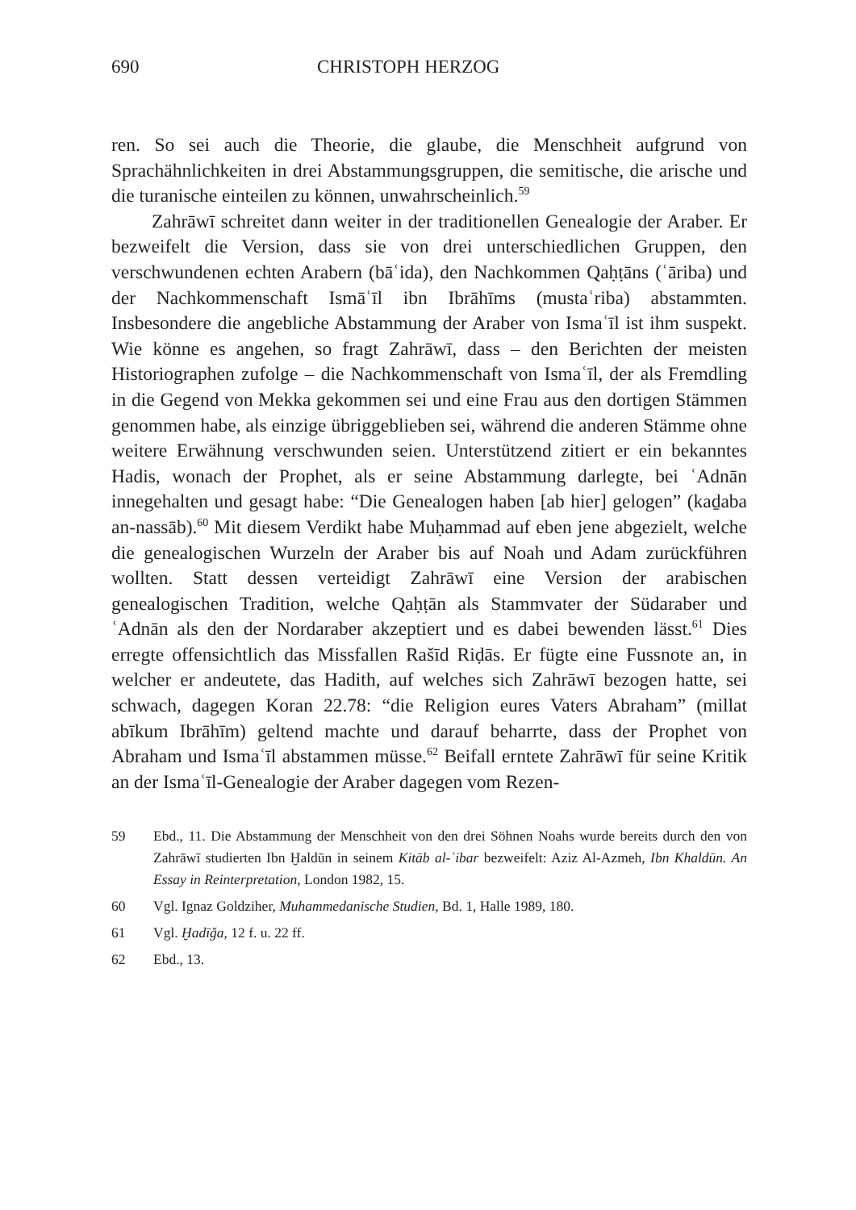690 CHRISTOPH HERZOG
ren. So sei auch die Theorie, die glaube, die Menschheit aufgrund von Sprachähnlichkeiten in drei Abstammungsgruppen, die semitische, die arische und die turanische einteilen zu können, unwahrscheinlich.<sup>59</sup>
Zahrāwī schreitet dann weiter in der traditionellen Genealogie der Araber. Er bezweifelt die Version, dass sie von drei unterschiedlichen Gruppen, den verschwundenen echten Arabern (bāʿida), den Nachkommen Qaḥṭāns (ʿāriba) und der Nachkommenschaft Ismāʿīl ibn Ibrāhīms (mustaʿriba) abstammten. Insbesondere die angebliche Abstammung der Araber von Ismaʿīl ist ihm suspekt. Wie könne es angehen, so fragt Zahrāwī, dass – den Berichten der meisten Historiographen zufolge – die Nachkommenschaft von Ismaʿīl, der als Fremdling in die Gegend von Mekka gekommen sei und eine Frau aus den dortigen Stämmen genommen habe, als einzige übriggeblieben sei, während die anderen Stämme ohne weitere Erwähnung verschwunden seien. Unterstützend zitiert er ein bekanntes Hadis, wonach der Prophet, als er seine Abstammung darlegte, bei ʿAdnān innegehalten und gesagt habe: “Die Genealogen haben [ab hier] gelogen” (kaḏaba an-nassāb).<sup>60</sup> Mit diesem Verdikt habe Muḥammad auf eben jene abgezielt, welche die genealogischen Wurzeln der Araber bis auf Noah und Adam zurückführen wollten. Statt dessen verteidigt Zahrāwī eine Version der arabischen genealogischen Tradition, welche Qaḥṭān als Stammvater der Südaraber und ʿAdnān als den der Nordaraber akzeptiert und es dabei bewenden lässt.<sup>61</sup> Dies erregte offensichtlich das Missfallen Rašīd Riḍās. Er fügte eine Fussnote an, in welcher er andeutete, das Hadith, auf welches sich Zahrāwī bezogen hatte, sei schwach, dagegen Koran 22.78: “die Religion eures Vaters Abraham” (millat abīkum Ibrāhīm) geltend machte und darauf beharrte, dass der Prophet von Abraham und Ismaʿīl abstammen müsse.<sup>62</sup> Beifall erntete Zahrāwī für seine Kritik an der Ismaʿīl-Genealogie der Araber dagegen vom Rezen-
59 Ebd., 11. Die Abstammung der Menschheit von den drei Söhnen Noahs wurde bereits durch den von Zahrāwī studierten Ibn Ḫaldūn in seinem Kitāb al-ʿibar bezweifelt: Aziz Al-Azmeh, Ibn Khaldūn. An Essay in Reinterpretation, London 1982, 15.
60 Vgl. Ignaz Goldziher, Muhammedanische Studien, Bd. 1, Halle 1989, 180.
61 Vgl. Ḫadīǧa, 12 f. u. 22 ff.
62 Ebd., 13.